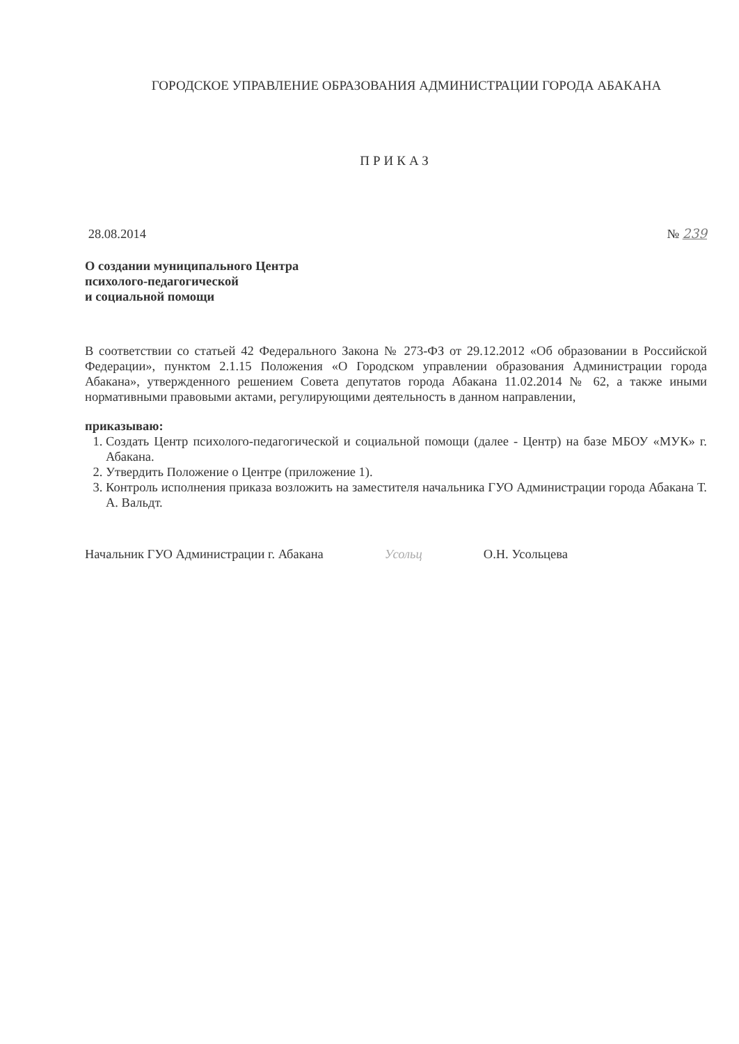ГОРОДСКОЕ УПРАВЛЕНИЕ ОБРАЗОВАНИЯ АДМИНИСТРАЦИИ ГОРОДА АБАКАНА
ПРИКАЗ
28.08.2014 № 239
О создании муниципального Центра
психолого-педагогической
и социальной помощи
В соответствии со статьей 42 Федерального Закона № 273-ФЗ от 29.12.2012 «Об образовании в Российской Федерации», пунктом 2.1.15 Положения «О Городском управлении образования Администрации города Абакана», утвержденного решением Совета депутатов города Абакана 11.02.2014 № 62, а также иными нормативными правовыми актами, регулирующими деятельность в данном направлении,
приказываю:
1. Создать Центр психолого-педагогической и социальной помощи (далее - Центр) на базе МБОУ «МУК» г. Абакана.
2. Утвердить Положение о Центре (приложение 1).
3. Контроль исполнения приказа возложить на заместителя начальника ГУО Администрации города Абакана Т. А. Вальдт.
Начальник ГУО Администрации г. Абакана Усольц О.Н. Усольцева